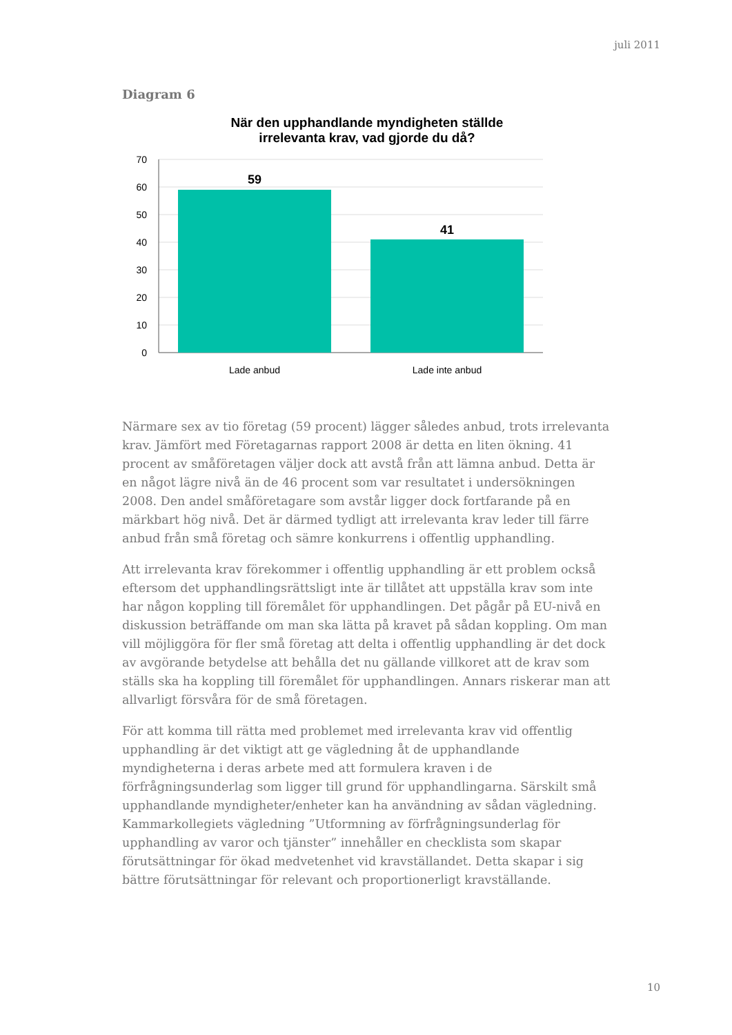juli 2011
Diagram 6
När den upphandlande myndigheten ställde
irrelevanta krav, vad gjorde du då?
59
41
70
60
50
40
30
20
10
0
Lade anbud
Lade inte anbud
Närmare sex av tio företag (59 procent) lägger således anbud, trots irrelevanta krav. Jämfört med Företagarnas rapport 2008 är detta en liten ökning. 41 procent av småföretagen väljer dock att avstå från att lämna anbud. Detta är en något lägre nivå än de 46 procent som var resultatet i undersökningen 2008. Den andel småföretagare som avstår ligger dock fortfarande på en märkbart hög nivå. Det är därmed tydligt att irrelevanta krav leder till färre anbud från små företag och sämre konkurrens i offentlig upphandling.
Att irrelevanta krav förekommer i offentlig upphandling är ett problem också eftersom det upphandlingsrättsligt inte är tillåtet att uppställa krav som inte har någon koppling till föremålet för upphandlingen. Det pågår på EU-nivå en diskussion beträffande om man ska lätta på kravet på sådan koppling. Om man vill möjliggöra för fler små företag att delta i offentlig upphandling är det dock av avgörande betydelse att behålla det nu gällande villkoret att de krav som ställs ska ha koppling till föremålet för upphandlingen. Annars riskerar man att allvarligt försvåra för de små företagen.
För att komma till rätta med problemet med irrelevanta krav vid offentlig upphandling är det viktigt att ge vägledning åt de upphandlande myndigheterna i deras arbete med att formulera kraven i de förfrågningsunderlag som ligger till grund för upphandlingarna. Särskilt små upphandlande myndigheter/enheter kan ha användning av sådan vägledning. Kammarkollegiets vägledning ”Utformning av förfrågningsunderlag för upphandling av varor och tjänster” innehåller en checklista som skapar förutsättningar för ökad medvetenhet vid kravställandet. Detta skapar i sig bättre förutsättningar för relevant och proportionerligt kravställande.
10